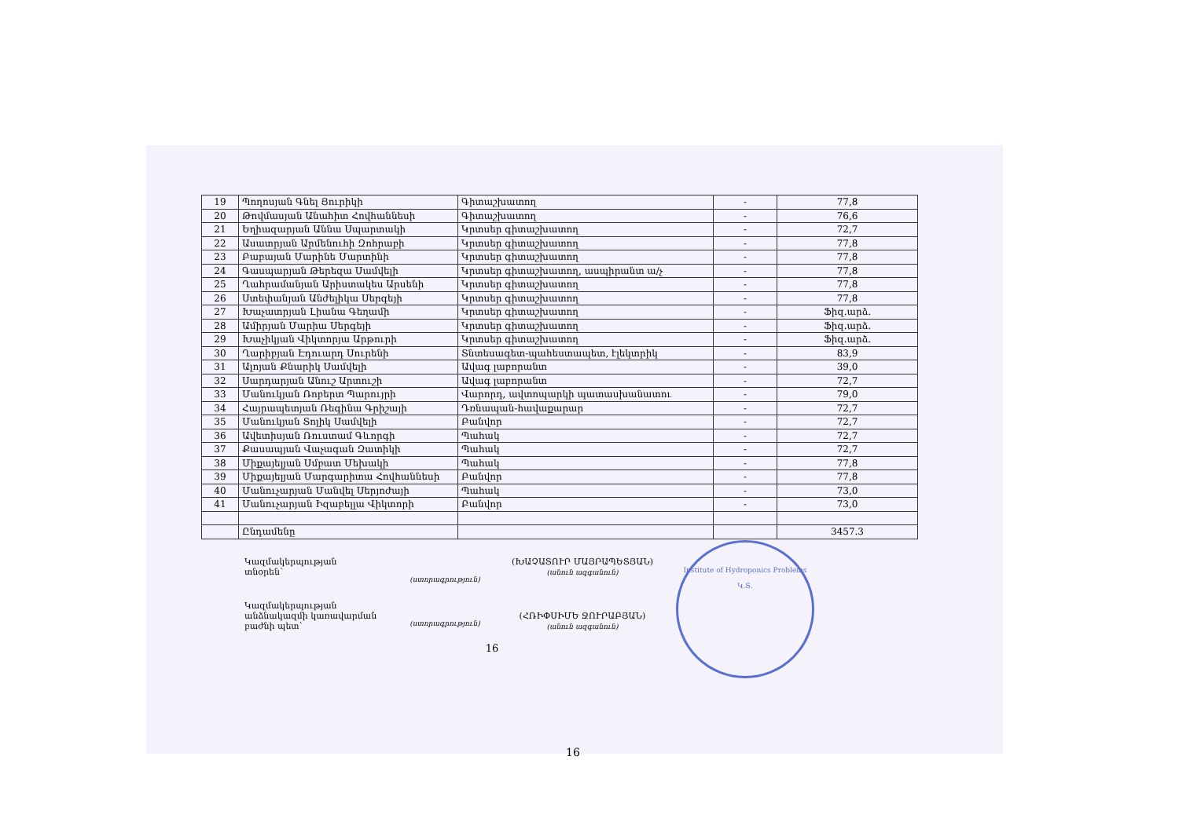| 19 | Պողոսյան Գնել Յուրիկի | Գիտաշխատող | - | 77,8 |
| 20 | Թովմասյան Անահիտ Հովհաննեսի | Գիտաշխատող | - | 76,6 |
| 21 | Եղիազարյան Աննա Սպարտակի | Կրտսեր գիտաշխատող | - | 72,7 |
| 22 | Ասատրյան Արմենուհի Զոհրաբի | Կրտսեր գիտաշխատող | - | 77,8 |
| 23 | Բաբայան Մարինե Մարտինի | Կրտսեր գիտաշխատող | - | 77,8 |
| 24 | Գասպարյան Թերեզա Սամվելի | Կրտսեր գիտաշխատող, ասպիրանտ ա/չ | - | 77,8 |
| 25 | Ղահրամանյան Արիստակես Արսենի | Կրտսեր գիտաշխատող | - | 77,8 |
| 26 | Ստեփանյան Անժելիկա Սերգեյի | Կրտսեր գիտաշխատող | - | 77,8 |
| 27 | Խաչատրյան Լիանա Գեղամի | Կրտսեր գիտաշխատող | - | Ֆիզ.արձ. |
| 28 | Ամիրյան Մարիա Սերգեյի | Կրտսեր գիտաշխատող | - | Ֆիզ.արձ. |
| 29 | Խաչիկյան Վիկտորյա Արթուրի | Կրտսեր գիտաշխատող | - | Ֆիզ.արձ. |
| 30 | Ղարիբյան Էդուարդ Սուրենի | Տնտեսագետ-պահեստապետ, էլեկտրիկ | - | 83,9 |
| 31 | Ալոյան Քնարիկ Սամվելի | Ավագ լաբորանտ | - | 39,0 |
| 32 | Սարդարյան Անուշ Արտուշի | Ավագ լաբորանտ | - | 72,7 |
| 33 | Մանուկյան Ռոբերտ Պարույրի | Վարորդ, ավտոպարկի պատասխանատու | - | 79,0 |
| 34 | Հայրապետյան Ռեգինա Գրիշայի | Դռնապան-հավաքարար | - | 72,7 |
| 35 | Մանուկյան Տոլիկ Սամվելի | Բանվոր | - | 72,7 |
| 36 | Ավետիսյան Ռուստամ Գևորգի | Պահակ | - | 72,7 |
| 37 | Քասապյան Վաչագան Զատիկի | Պահակ | - | 72,7 |
| 38 | Միքայելյան Սմբատ Մեխակի | Պահակ | - | 77,8 |
| 39 | Միքայելյան Մարգարիտա Հովհաննեսի | Բանվոր | - | 77,8 |
| 40 | Մանուչարյան Մանվել Սերյոժայի | Պահակ | - | 73,0 |
| 41 | Մանուչարյան Իզաբելլա Վիկտորի | Բանվոր | - | 73,0 |
| | Ընդամենը | | | 3457.3 |
Կազմակերպության
տնօրեն՝
(ստորագրություն)
(ԽԱՉԱՏՈՒՐ ՄԱՅՐԱՊԵՏՅԱՆ)
(անուն ազգանուն)
Կազմակերպության
անձնակազմի կառավարման
բաժնի պետ՝
(ստորագրություն)
(ՀՌԻՓՍԻՄԵ ՋՈՒՐԱԲՅԱՆ)
(անուն ազգանուն)
16
Institute of Hydroponics Problems
Կ.Տ.
16